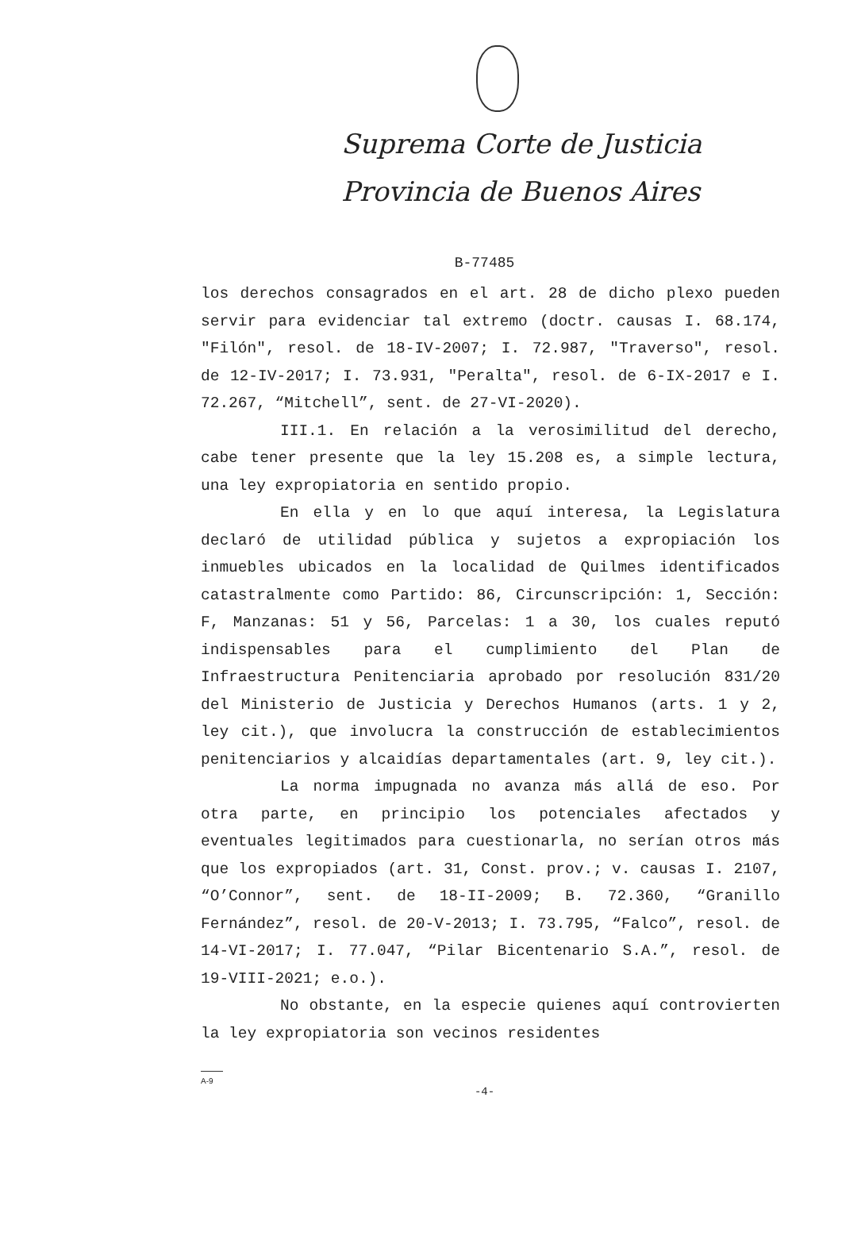Suprema Corte de Justicia
Provincia de Buenos Aires
B-77485
los derechos consagrados en el art. 28 de dicho plexo pueden servir para evidenciar tal extremo (doctr. causas I. 68.174, "Filón", resol. de 18-IV-2007; I. 72.987, "Traverso", resol. de 12-IV-2017; I. 73.931, "Peralta", resol. de 6-IX-2017 e I. 72.267, “Mitchell”, sent. de 27-VI-2020).
III.1. En relación a la verosimilitud del derecho, cabe tener presente que la ley 15.208 es, a simple lectura, una ley expropiatoria en sentido propio.
En ella y en lo que aquí interesa, la Legislatura declaró de utilidad pública y sujetos a expropiación los inmuebles ubicados en la localidad de Quilmes identificados catastralmente como Partido: 86, Circunscripción: 1, Sección: F, Manzanas: 51 y 56, Parcelas: 1 a 30, los cuales reputó indispensables para el cumplimiento del Plan de Infraestructura Penitenciaria aprobado por resolución 831/20 del Ministerio de Justicia y Derechos Humanos (arts. 1 y 2, ley cit.), que involucra la construcción de establecimientos penitenciarios y alcaidías departamentales (art. 9, ley cit.).
La norma impugnada no avanza más allá de eso. Por otra parte, en principio los potenciales afectados y eventuales legitimados para cuestionarla, no serían otros más que los expropiados (art. 31, Const. prov.; v. causas I. 2107, “O’Connor”, sent. de 18-II-2009; B. 72.360, “Granillo Fernández”, resol. de 20-V-2013; I. 73.795, “Falco”, resol. de 14-VI-2017; I. 77.047, “Pilar Bicentenario S.A.”, resol. de 19-VIII-2021; e.o.).
No obstante, en la especie quienes aquí controvierten la ley expropiatoria son vecinos residentes
A-9
-4-